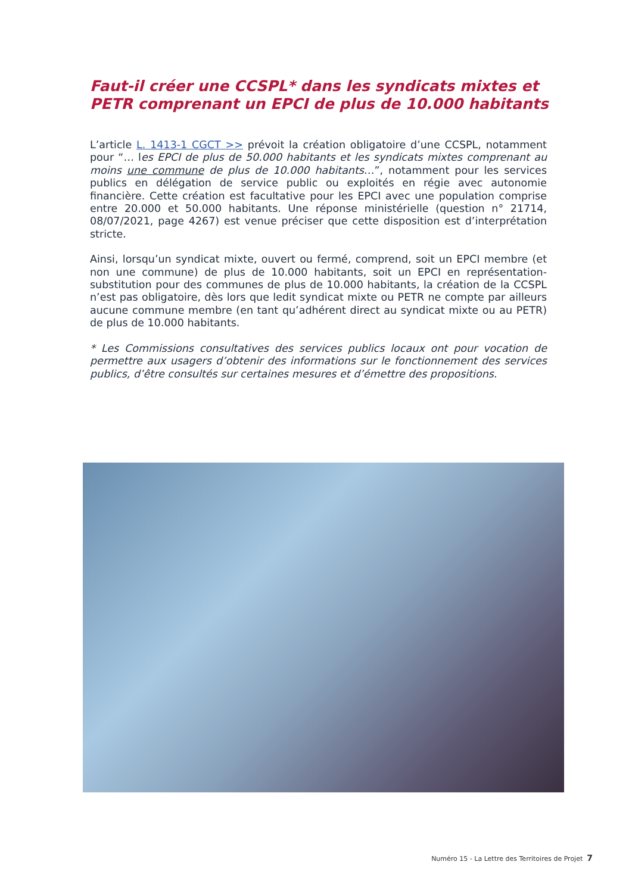Faut-il créer une CCSPL* dans les syndicats mixtes et PETR comprenant un EPCI de plus de 10.000 habitants
L’article L. 1413-1 CGCT >> prévoit la création obligatoire d’une CCSPL, notamment pour “… les EPCI de plus de 50.000 habitants et les syndicats mixtes comprenant au moins une commune de plus de 10.000 habitants…”, notamment pour les services publics en délégation de service public ou exploités en régie avec autonomie financière. Cette création est facultative pour les EPCI avec une population comprise entre 20.000 et 50.000 habitants. Une réponse ministérielle (question n° 21714, 08/07/2021, page 4267) est venue préciser que cette disposition est d’interprétation stricte.
Ainsi, lorsqu’un syndicat mixte, ouvert ou fermé, comprend, soit un EPCI membre (et non une commune) de plus de 10.000 habitants, soit un EPCI en représentation-substitution pour des communes de plus de 10.000 habitants, la création de la CCSPL n’est pas obligatoire, dès lors que ledit syndicat mixte ou PETR ne compte par ailleurs aucune commune membre (en tant qu’adhérent direct au syndicat mixte ou au PETR) de plus de 10.000 habitants.
* Les Commissions consultatives des services publics locaux ont pour vocation de permettre aux usagers d’obtenir des informations sur le fonctionnement des services publics, d’être consultés sur certaines mesures et d’émettre des propositions.
Numéro 15 - La Lettre des Territoires de Projet 7